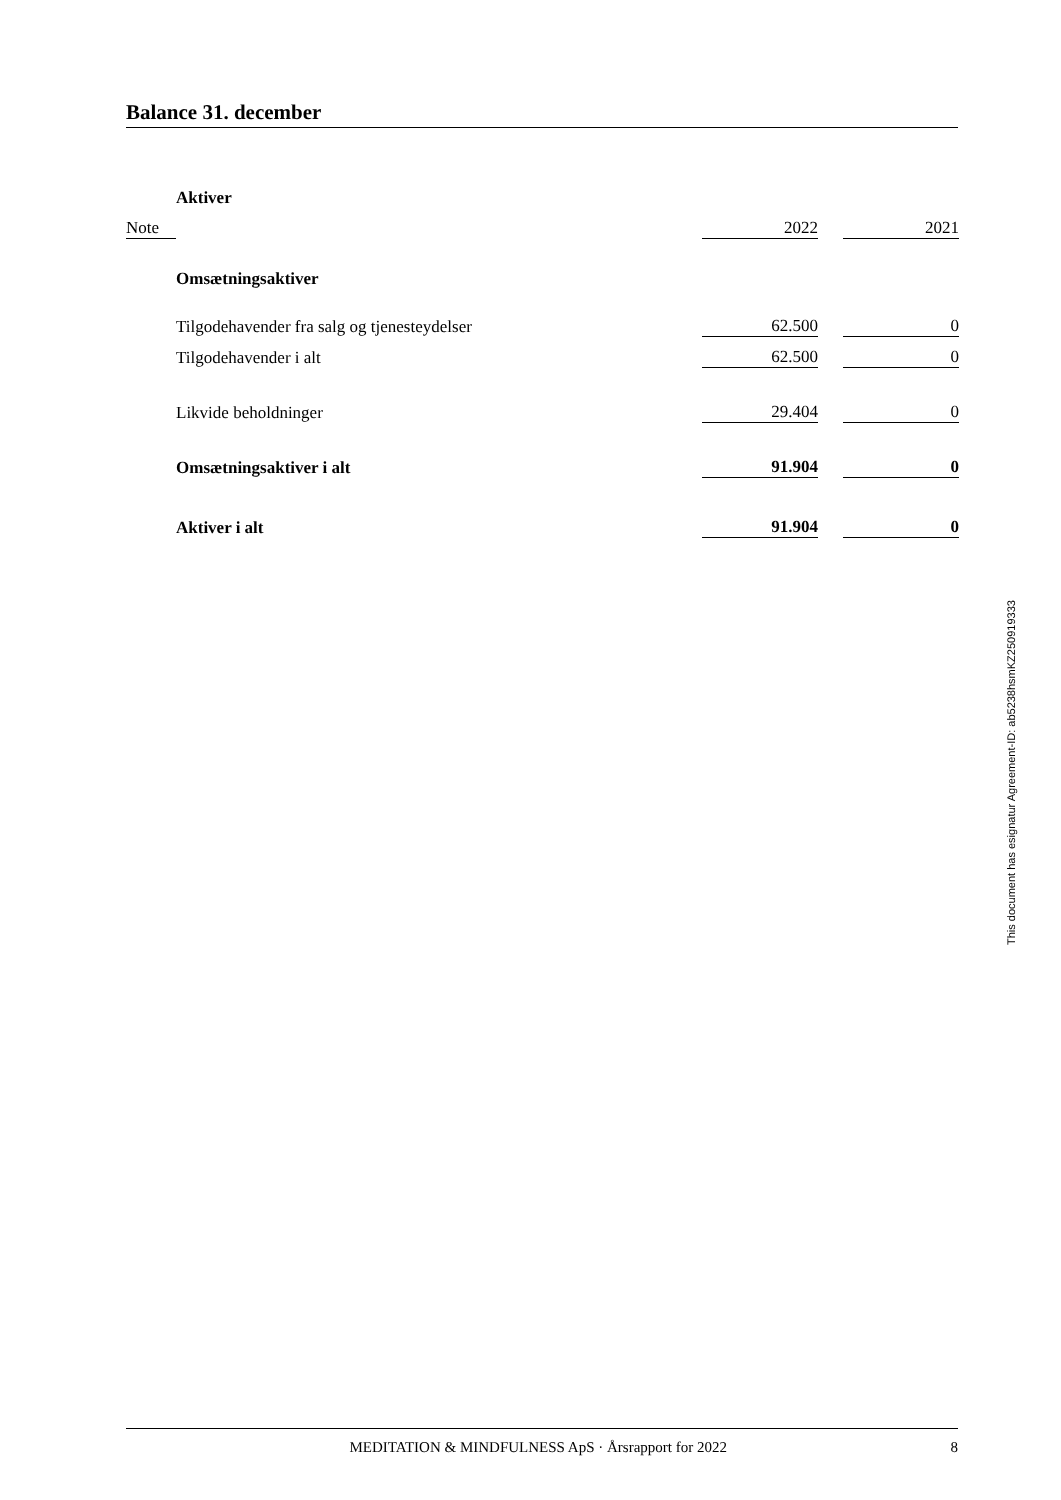Balance 31. december
| | Aktiver | | | |
| Note | | 2022 | | 2021 |
| | Omsætningsaktiver | | | |
| | Tilgodehavender fra salg og tjenesteydelser | 62.500 | | 0 |
| | Tilgodehavender i alt | 62.500 | | 0 |
| | Likvide beholdninger | 29.404 | | 0 |
| | Omsætningsaktiver i alt | 91.904 | | 0 |
| | Aktiver i alt | 91.904 | | 0 |
This document has esignatur Agreement-ID: ab5238hsmKZ250919333
MEDITATION & MINDFULNESS ApS · Årsrapport for 2022 8